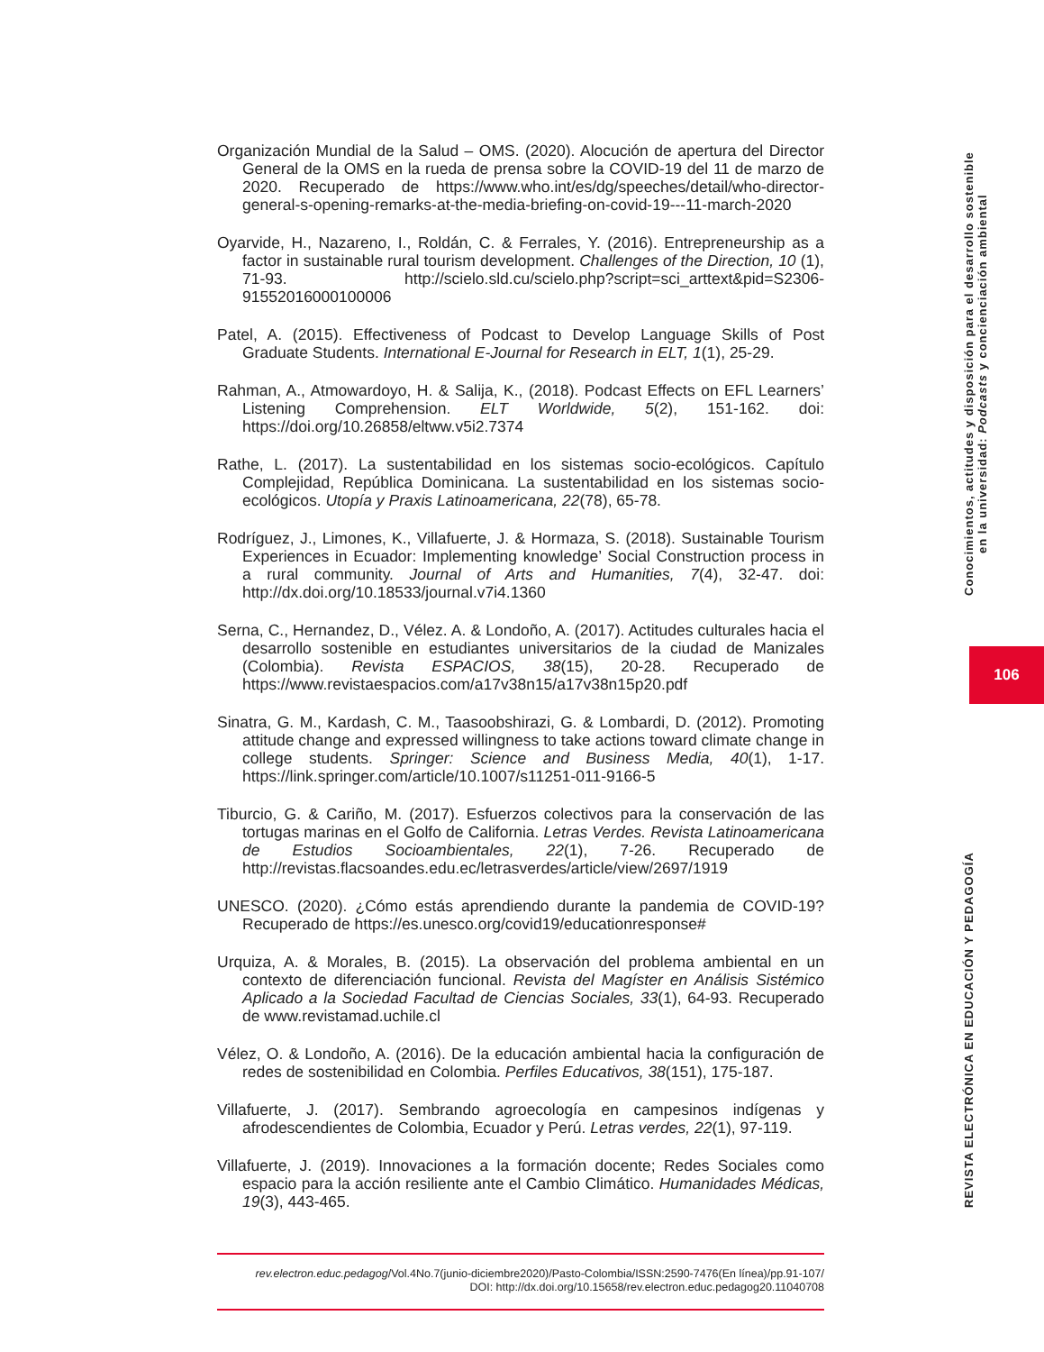Organización Mundial de la Salud – OMS. (2020). Alocución de apertura del Director General de la OMS en la rueda de prensa sobre la COVID-19 del 11 de marzo de 2020. Recuperado de https://www.who.int/es/dg/speeches/detail/who-director-general-s-opening-remarks-at-the-media-briefing-on-covid-19---11-march-2020
Oyarvide, H., Nazareno, I., Roldán, C. & Ferrales, Y. (2016). Entrepreneurship as a factor in sustainable rural tourism development. Challenges of the Direction, 10 (1), 71-93. http://scielo.sld.cu/scielo.php?script=sci_arttext&pid=S2306-91552016000100006
Patel, A. (2015). Effectiveness of Podcast to Develop Language Skills of Post Graduate Students. International E-Journal for Research in ELT, 1(1), 25-29.
Rahman, A., Atmowardoyo, H. & Salija, K., (2018). Podcast Effects on EFL Learners’ Listening Comprehension. ELT Worldwide, 5(2), 151-162. doi: https://doi.org/10.26858/eltww.v5i2.7374
Rathe, L. (2017). La sustentabilidad en los sistemas socio-ecológicos. Capítulo Complejidad, República Dominicana. La sustentabilidad en los sistemas socio-ecológicos. Utopía y Praxis Latinoamericana, 22(78), 65-78.
Rodríguez, J., Limones, K., Villafuerte, J. & Hormaza, S. (2018). Sustainable Tourism Experiences in Ecuador: Implementing knowledge’ Social Construction process in a rural community. Journal of Arts and Humanities, 7(4), 32-47. doi: http://dx.doi.org/10.18533/journal.v7i4.1360
Serna, C., Hernandez, D., Vélez. A. & Londoño, A. (2017). Actitudes culturales hacia el desarrollo sostenible en estudiantes universitarios de la ciudad de Manizales (Colombia). Revista ESPACIOS, 38(15), 20-28. Recuperado de https://www.revistaespacios.com/a17v38n15/a17v38n15p20.pdf
Sinatra, G. M., Kardash, C. M., Taasoobshirazi, G. & Lombardi, D. (2012). Promoting attitude change and expressed willingness to take actions toward climate change in college students. Springer: Science and Business Media, 40(1), 1-17. https://link.springer.com/article/10.1007/s11251-011-9166-5
Tiburcio, G. & Cariño, M. (2017). Esfuerzos colectivos para la conservación de las tortugas marinas en el Golfo de California. Letras Verdes. Revista Latinoamericana de Estudios Socioambientales, 22(1), 7-26. Recuperado de http://revistas.flacsoandes.edu.ec/letrasverdes/article/view/2697/1919
UNESCO. (2020). ¿Cómo estás aprendiendo durante la pandemia de COVID-19? Recuperado de https://es.unesco.org/covid19/educationresponse#
Urquiza, A. & Morales, B. (2015). La observación del problema ambiental en un contexto de diferenciación funcional. Revista del Magíster en Análisis Sistémico Aplicado a la Sociedad Facultad de Ciencias Sociales, 33(1), 64-93. Recuperado de www.revistamad.uchile.cl
Vélez, O. & Londoño, A. (2016). De la educación ambiental hacia la configuración de redes de sostenibilidad en Colombia. Perfiles Educativos, 38(151), 175-187.
Villafuerte, J. (2017). Sembrando agroecología en campesinos indígenas y afrodescendientes de Colombia, Ecuador y Perú. Letras verdes, 22(1), 97-119.
Villafuerte, J. (2019). Innovaciones a la formación docente; Redes Sociales como espacio para la acción resiliente ante el Cambio Climático. Humanidades Médicas, 19(3), 443-465.
Conocimientos, actitudes y disposición para el desarrollo sostenible
en la universidad: Podcasts y concienciación ambiental
106
REVISTA ELECTRÓNICA EN EDUCACIÓN Y PEDAGOGÍA
rev.electron.educ.pedagog/Vol.4No.7(junio-diciembre2020)/Pasto-Colombia/ISSN:2590-7476(En línea)/pp.91-107/
DOI: http://dx.doi.org/10.15658/rev.electron.educ.pedagog20.11040708